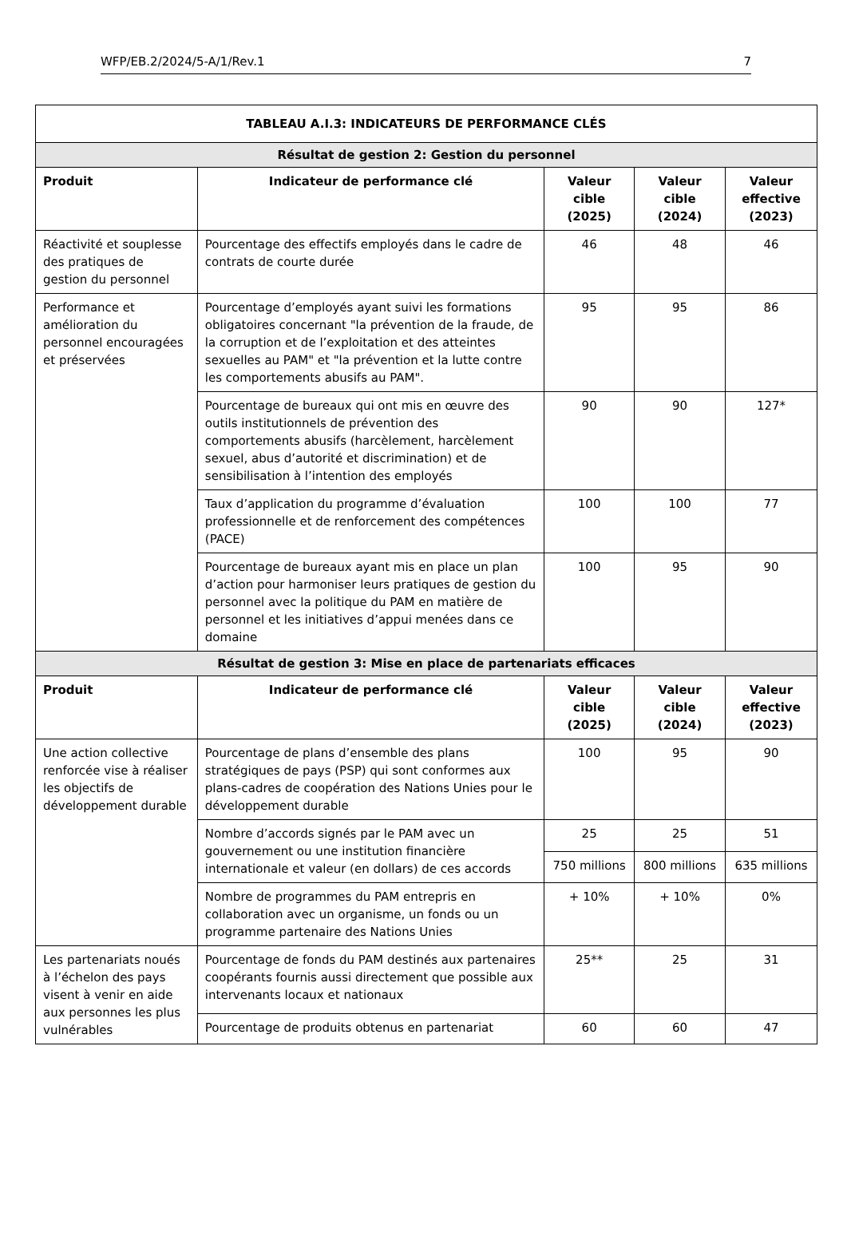WFP/EB.2/2024/5-A/1/Rev.1 7
| TABLEAU A.I.3: INDICATEURS DE PERFORMANCE CLÉS | | | | |
| --- | --- | --- | --- | --- |
| Résultat de gestion 2: Gestion du personnel | | | | |
| Produit | Indicateur de performance clé | Valeur cible (2025) | Valeur cible (2024) | Valeur effective (2023) |
| Réactivité et souplesse des pratiques de gestion du personnel | Pourcentage des effectifs employés dans le cadre de contrats de courte durée | 46 | 48 | 46 |
| Performance et amélioration du personnel encouragées et préservées | Pourcentage d’employés ayant suivi les formations obligatoires concernant "la prévention de la fraude, de la corruption et de l’exploitation et des atteintes sexuelles au PAM" et "la prévention et la lutte contre les comportements abusifs au PAM". | 95 | 95 | 86 |
| | Pourcentage de bureaux qui ont mis en œuvre des outils institutionnels de prévention des comportements abusifs (harcèlement, harcèlement sexuel, abus d’autorité et discrimination) et de sensibilisation à l’intention des employés | 90 | 90 | 127* |
| | Taux d’application du programme d’évaluation professionnelle et de renforcement des compétences (PACE) | 100 | 100 | 77 |
| | Pourcentage de bureaux ayant mis en place un plan d’action pour harmoniser leurs pratiques de gestion du personnel avec la politique du PAM en matière de personnel et les initiatives d’appui menées dans ce domaine | 100 | 95 | 90 |
| Résultat de gestion 3: Mise en place de partenariats efficaces | | | | |
| Produit | Indicateur de performance clé | Valeur cible (2025) | Valeur cible (2024) | Valeur effective (2023) |
| Une action collective renforcée vise à réaliser les objectifs de développement durable | Pourcentage de plans d’ensemble des plans stratégiques de pays (PSP) qui sont conformes aux plans-cadres de coopération des Nations Unies pour le développement durable | 100 | 95 | 90 |
| | Nombre d’accords signés par le PAM avec un gouvernement ou une institution financière internationale et valeur (en dollars) de ces accords | 25 | 25 | 51 |
| | | 750 millions | 800 millions | 635 millions |
| | Nombre de programmes du PAM entrepris en collaboration avec un organisme, un fonds ou un programme partenaire des Nations Unies | + 10% | + 10% | 0% |
| Les partenariats noués à l’échelon des pays visent à venir en aide aux personnes les plus vulnérables | Pourcentage de fonds du PAM destinés aux partenaires coopérants fournis aussi directement que possible aux intervenants locaux et nationaux | 25** | 25 | 31 |
| | Pourcentage de produits obtenus en partenariat | 60 | 60 | 47 |